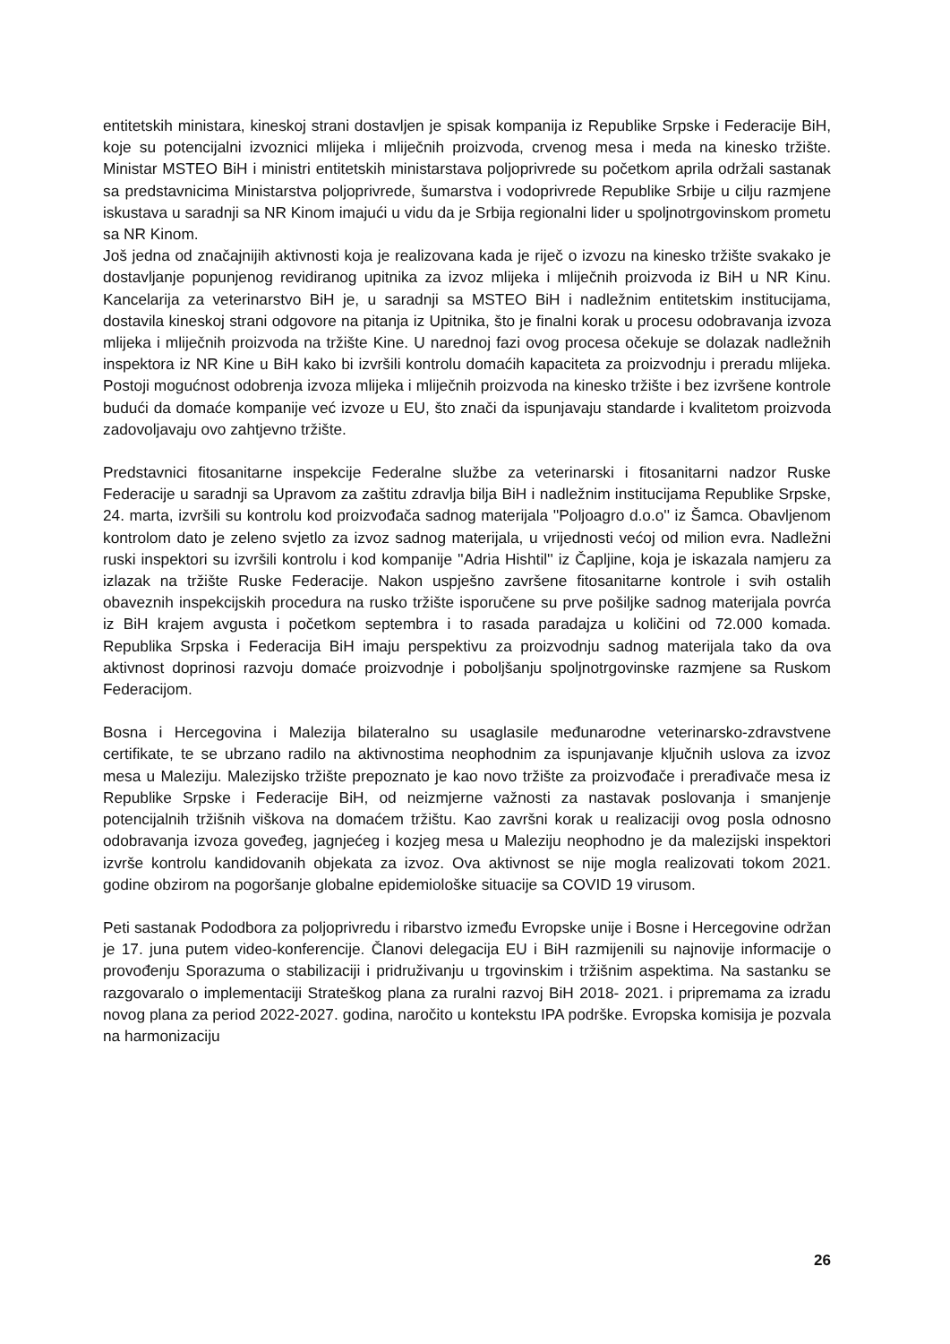entitetskih ministara, kineskoj strani dostavljen je spisak kompanija iz Republike Srpske i Federacije BiH, koje su potencijalni izvoznici mlijeka i mliječnih proizvoda, crvenog mesa i meda na kinesko tržište. Ministar MSTEO BiH i ministri entitetskih ministarstava poljoprivrede su početkom aprila održali sastanak sa predstavnicima Ministarstva poljoprivrede, šumarstva i vodoprivrede Republike Srbije u cilju razmjene iskustava u saradnji sa NR Kinom imajući u vidu da je Srbija regionalni lider u spoljnotrgovinskom prometu sa NR Kinom.
Još jedna od značajnijih aktivnosti koja je realizovana kada je riječ o izvozu na kinesko tržište svakako je dostavljanje popunjenog revidiranog upitnika za izvoz mlijeka i mliječnih proizvoda iz BiH u NR Kinu. Kancelarija za veterinarstvo BiH je, u saradnji sa MSTEO BiH i nadležnim entitetskim institucijama, dostavila kineskoj strani odgovore na pitanja iz Upitnika, što je finalni korak u procesu odobravanja izvoza mlijeka i mliječnih proizvoda na tržište Kine. U narednoj fazi ovog procesa očekuje se dolazak nadležnih inspektora iz NR Kine u BiH kako bi izvršili kontrolu domaćih kapaciteta za proizvodnju i preradu mlijeka. Postoji mogućnost odobrenja izvoza mlijeka i mliječnih proizvoda na kinesko tržište i bez izvršene kontrole budući da domaće kompanije već izvoze u EU, što znači da ispunjavaju standarde i kvalitetom proizvoda zadovoljavaju ovo zahtjevno tržište.
Predstavnici fitosanitarne inspekcije Federalne službe za veterinarski i fitosanitarni nadzor Ruske Federacije u saradnji sa Upravom za zaštitu zdravlja bilja BiH i nadležnim institucijama Republike Srpske, 24. marta, izvršili su kontrolu kod proizvođača sadnog materijala ''Poljoagro d.o.o'' iz Šamca. Obavljenom kontrolom dato je zeleno svjetlo za izvoz sadnog materijala, u vrijednosti većoj od milion evra. Nadležni ruski inspektori su izvršili kontrolu i kod kompanije ''Adria Hishtil'' iz Čapljine, koja je iskazala namjeru za izlazak na tržište Ruske Federacije. Nakon uspješno završene fitosanitarne kontrole i svih ostalih obaveznih inspekcijskih procedura na rusko tržište isporučene su prve pošiljke sadnog materijala povrća iz BiH krajem avgusta i početkom septembra i to rasada paradajza u količini od 72.000 komada. Republika Srpska i Federacija BiH imaju perspektivu za proizvodnju sadnog materijala tako da ova aktivnost doprinosi razvoju domaće proizvodnje i poboljšanju spoljnotrgovinske razmjene sa Ruskom Federacijom.
Bosna i Hercegovina i Malezija bilateralno su usaglasile međunarodne veterinarsko-zdravstvene certifikate, te se ubrzano radilo na aktivnostima neophodnim za ispunjavanje ključnih uslova za izvoz mesa u Maleziju. Malezijsko tržište prepoznato je kao novo tržište za proizvođače i prerađivače mesa iz Republike Srpske i Federacije BiH, od neizmjerne važnosti za nastavak poslovanja i smanjenje potencijalnih tržišnih viškova na domaćem tržištu. Kao završni korak u realizaciji ovog posla odnosno odobravanja izvoza goveđeg, jagnjećeg i kozjeg mesa u Maleziju neophodno je da malezijski inspektori izvrše kontrolu kandidovanih objekata za izvoz. Ova aktivnost se nije mogla realizovati tokom 2021. godine obzirom na pogoršanje globalne epidemiološke situacije sa COVID 19 virusom.
Peti sastanak Pododbora za poljoprivredu i ribarstvo između Evropske unije i Bosne i Hercegovine održan je 17. juna putem video-konferencije. Članovi delegacija EU i BiH razmijenili su najnovije informacije o provođenju Sporazuma o stabilizaciji i pridruživanju u trgovinskim i tržišnim aspektima. Na sastanku se razgovaralo o implementaciji Strateškog plana za ruralni razvoj BiH 2018- 2021. i pripremama za izradu novog plana za period 2022-2027. godina, naročito u kontekstu IPA podrške. Evropska komisija je pozvala na harmonizaciju
26